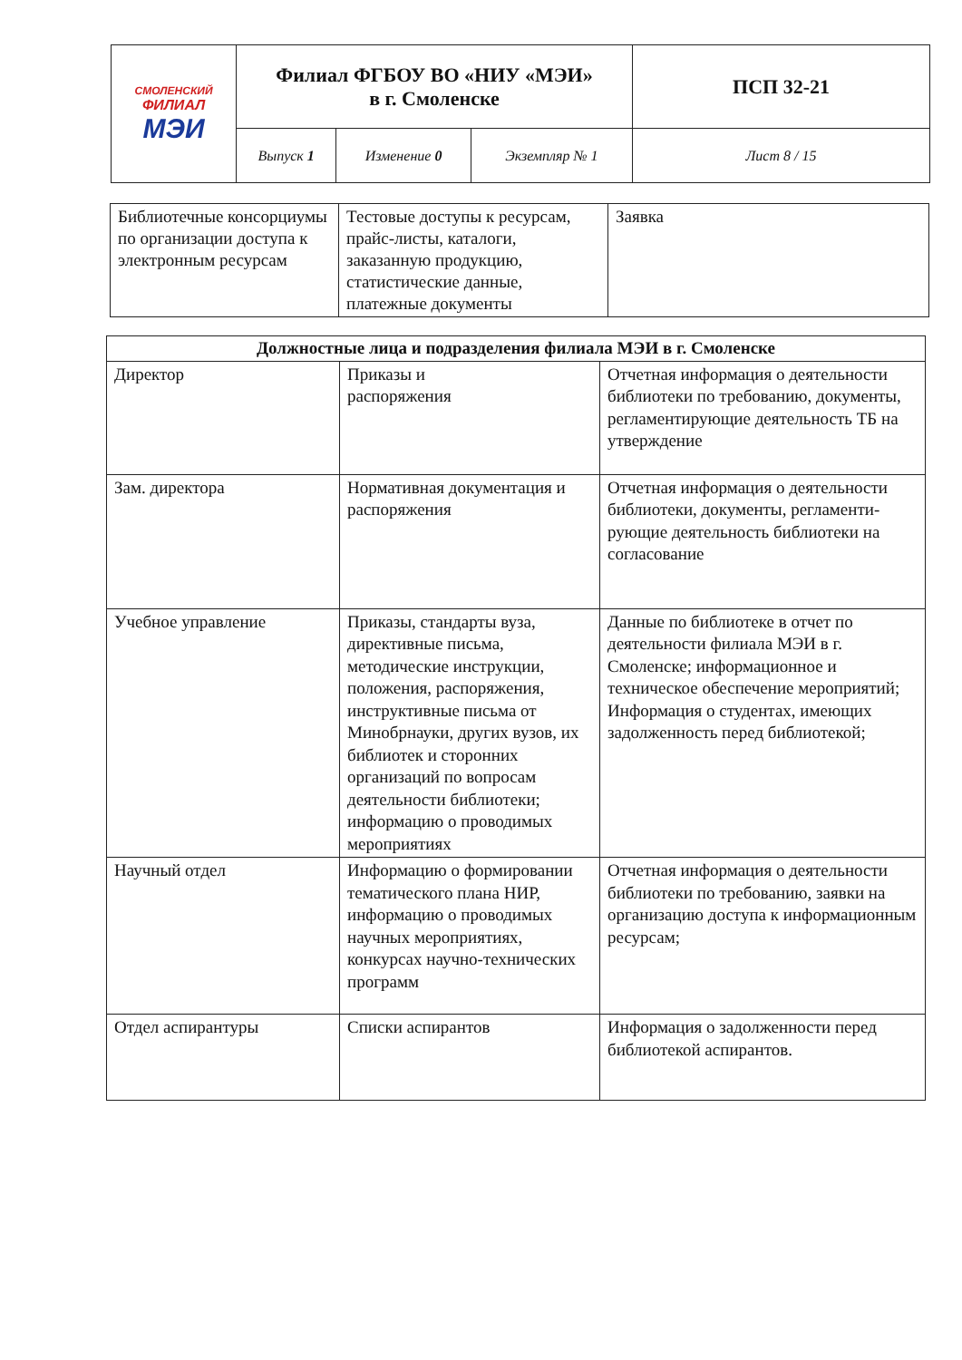| СМОЛЕНСКИЙ ФИЛИАЛ МЭИ | Филиал ФГБОУ ВО «НИУ «МЭИ» в г. Смоленске | | | ПСП 32-21 |
| | Выпуск 1 | Изменение 0 | Экземпляр № 1 | Лист 8 / 15 |
| Библиотечные консорциумы по организации доступа к электронным ресурсам | Тестовые доступы к ресурсам, прайс-листы, каталоги, заказанную продукцию, статистические данные, платежные документы | Заявка |
| Должностные лица и подразделения филиала МЭИ в г. Смоленске | | |
| --- | --- | --- |
| Директор | Приказы и распоряжения | Отчетная информация о деятельности библиотеки по требованию, документы, регламентирующие деятельность ТБ на утверждение |
| Зам. директора | Нормативная документация и распоряжения | Отчетная информация о деятельности библиотеки, документы, регламенти-рующие деятельность библиотеки на согласование |
| Учебное управление | Приказы, стандарты вуза, директивные письма, методические инструкции, положения, распоряжения, инструктивные письма от Минобрнауки, других вузов, их библиотек и сторонних организаций по вопросам деятельности библиотеки; информацию о проводимых мероприятиях | Данные по библиотеке в отчет по деятельности филиала МЭИ в г. Смоленске; информационное и техническое обеспечение мероприятий; Информация о студентах, имеющих задолженность перед библиотекой; |
| Научный отдел | Информацию о формировании тематического плана НИР, информацию о проводимых научных мероприятиях, конкурсах научно-технических программ | Отчетная информация о деятельности библиотеки по требованию, заявки на организацию доступа к информационным ресурсам; |
| Отдел аспирантуры | Списки аспирантов | Информация о задолженности перед библиотекой аспирантов. |